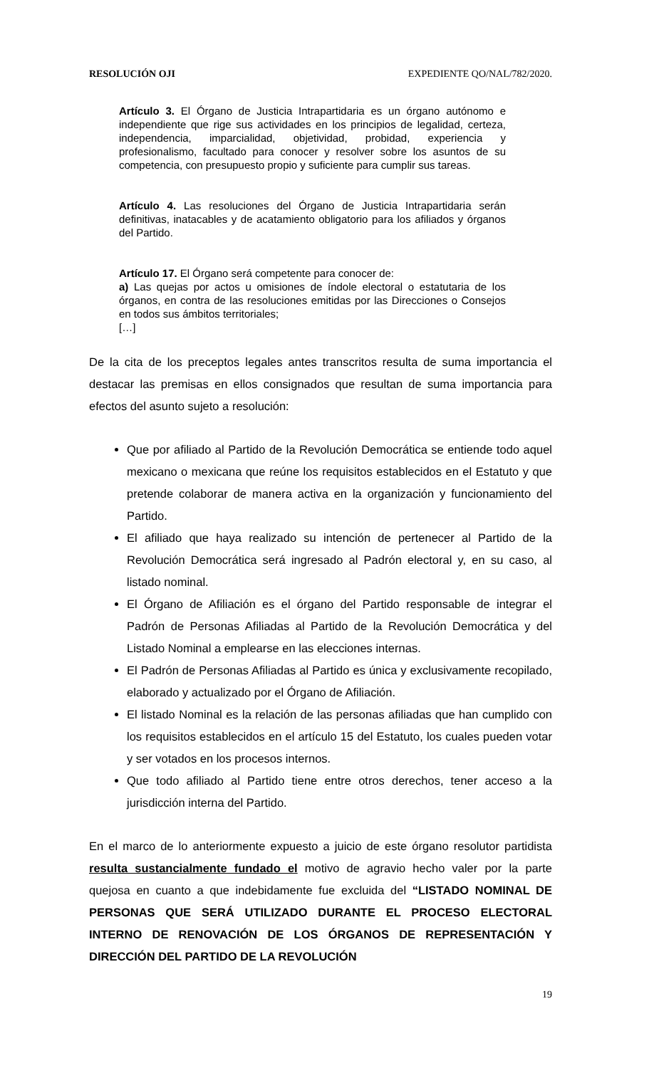RESOLUCIÓN OJI EXPEDIENTE QO/NAL/782/2020.
Artículo 3. El Órgano de Justicia Intrapartidaria es un órgano autónomo e independiente que rige sus actividades en los principios de legalidad, certeza, independencia, imparcialidad, objetividad, probidad, experiencia y profesionalismo, facultado para conocer y resolver sobre los asuntos de su competencia, con presupuesto propio y suficiente para cumplir sus tareas.
Artículo 4. Las resoluciones del Órgano de Justicia Intrapartidaria serán definitivas, inatacables y de acatamiento obligatorio para los afiliados y órganos del Partido.
Artículo 17. El Órgano será competente para conocer de:
a) Las quejas por actos u omisiones de índole electoral o estatutaria de los órganos, en contra de las resoluciones emitidas por las Direcciones o Consejos en todos sus ámbitos territoriales;
[…]
De la cita de los preceptos legales antes transcritos resulta de suma importancia el destacar las premisas en ellos consignados que resultan de suma importancia para efectos del asunto sujeto a resolución:
Que por afiliado al Partido de la Revolución Democrática se entiende todo aquel mexicano o mexicana que reúne los requisitos establecidos en el Estatuto y que pretende colaborar de manera activa en la organización y funcionamiento del Partido.
El afiliado que haya realizado su intención de pertenecer al Partido de la Revolución Democrática será ingresado al Padrón electoral y, en su caso, al listado nominal.
El Órgano de Afiliación es el órgano del Partido responsable de integrar el Padrón de Personas Afiliadas al Partido de la Revolución Democrática y del Listado Nominal a emplearse en las elecciones internas.
El Padrón de Personas Afiliadas al Partido es única y exclusivamente recopilado, elaborado y actualizado por el Órgano de Afiliación.
El listado Nominal es la relación de las personas afiliadas que han cumplido con los requisitos establecidos en el artículo 15 del Estatuto, los cuales pueden votar y ser votados en los procesos internos.
Que todo afiliado al Partido tiene entre otros derechos, tener acceso a la jurisdicción interna del Partido.
En el marco de lo anteriormente expuesto a juicio de este órgano resolutor partidista resulta sustancialmente fundado el motivo de agravio hecho valer por la parte quejosa en cuanto a que indebidamente fue excluida del “LISTADO NOMINAL DE PERSONAS QUE SERÁ UTILIZADO DURANTE EL PROCESO ELECTORAL INTERNO DE RENOVACIÓN DE LOS ÓRGANOS DE REPRESENTACIÓN Y DIRECCIÓN DEL PARTIDO DE LA REVOLUCIÓN
19